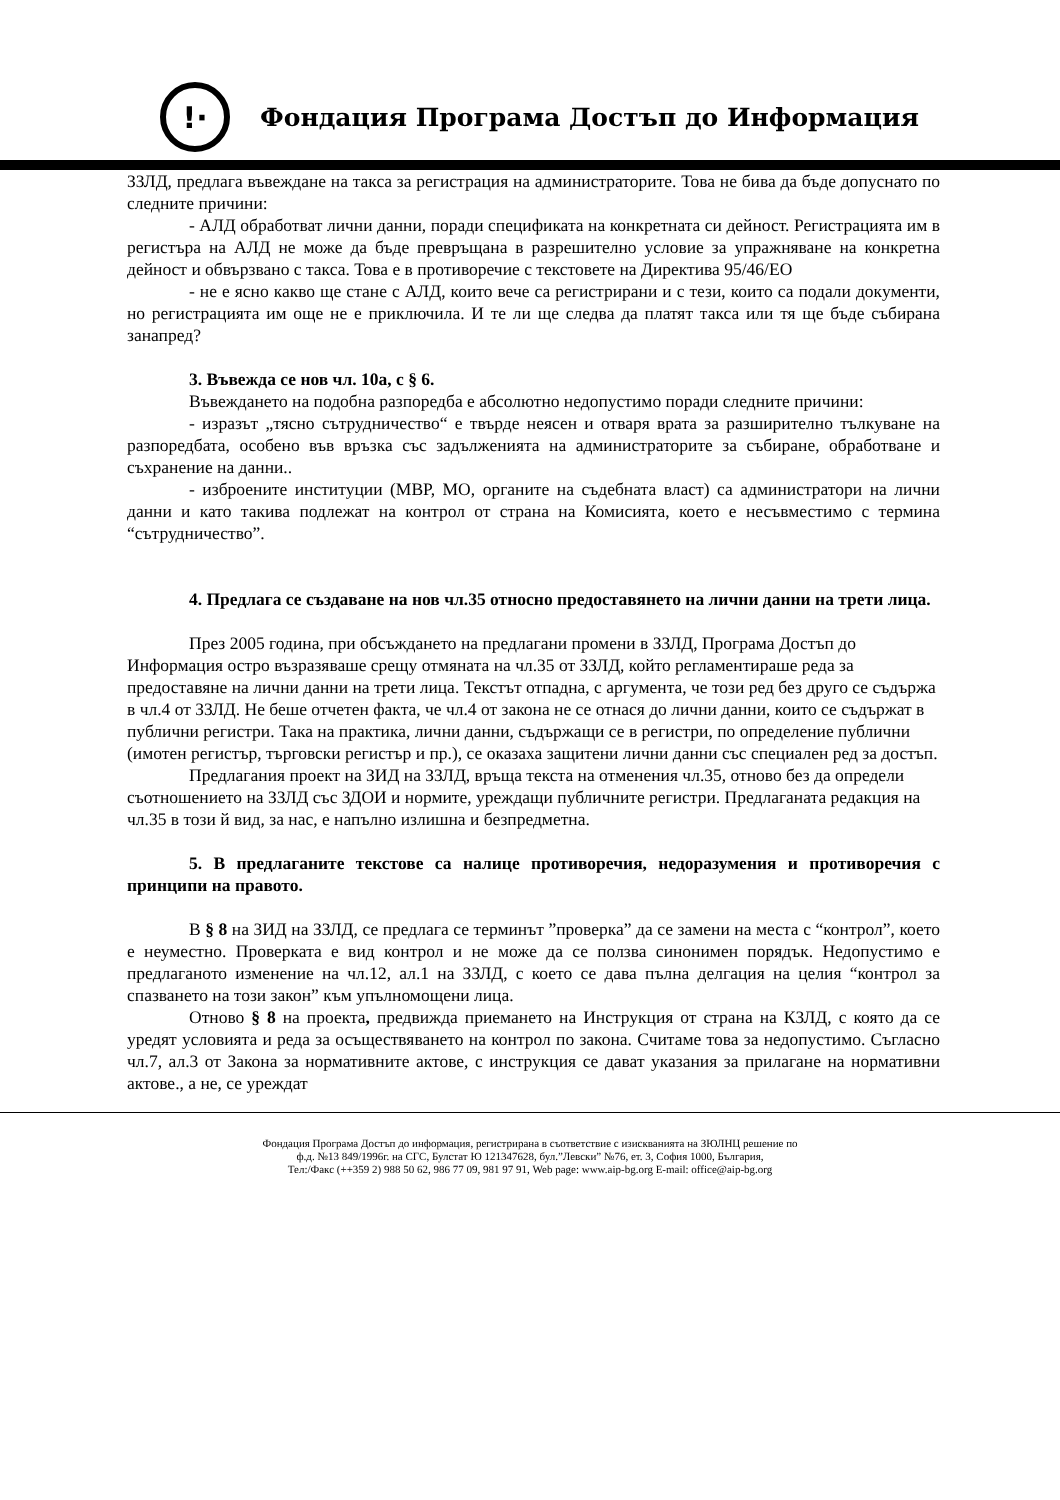!·
Фондация Програма Достъп до Информация
ЗЗЛД, предлага въвеждане на такса за регистрация на администраторите. Това не бива да бъде допуснато по следните причини:
- АЛД обработват лични данни, поради спецификата на конкретната си дейност. Регистрацията им в регистъра на АЛД не може да бъде превръщана в разрешително условие за упражняване на конкретна дейност и обвързвано с такса. Това е в противоречие с текстовете на Директива 95/46/ЕО
- не е ясно какво ще стане с АЛД, които вече са регистрирани и с тези, които са подали документи, но регистрацията им още не е приключила. И те ли ще следва да платят такса или тя ще бъде събирана занапред?
3. Въвежда се нов чл. 10а, с § 6.
Въвеждането на подобна разпоредба е абсолютно недопустимо поради следните причини:
- изразът „тясно сътрудничество“ е твърде неясен и отваря врата за разширително тълкуване на разпоредбата, особено във връзка със задълженията на администраторите за събиране, обработване и съхранение на данни..
- изброените институции (МВР, МО, органите на съдебната власт) са администратори на лични данни и като такива подлежат на контрол от страна на Комисията, което е несъвместимо с термина “сътрудничество”.
4. Предлага се създаване на нов чл.35 относно предоставянето на лични данни на трети лица.
През 2005 година, при обсъждането на предлагани промени в ЗЗЛД, Програма Достъп до Информация остро възразяваше срещу отмяната на чл.35 от ЗЗЛД, който регламентираше реда за предоставяне на лични данни на трети лица. Текстът отпадна, с аргумента, че този ред без друго се съдържа в чл.4 от ЗЗЛД. Не беше отчетен факта, че чл.4 от закона не се отнася до лични данни, които се съдържат в публични регистри. Така на практика, лични данни, съдържащи се в регистри, по определение публични (имотен регистър, търговски регистър и пр.), се оказаха защитени лични данни със специален ред за достъп.
Предлагания проект на ЗИД на ЗЗЛД, връща текста на отменения чл.35, отново без да определи съотношението на ЗЗЛД със ЗДОИ и нормите, уреждащи публичните регистри. Предлаганата редакция на чл.35 в този й вид, за нас, е напълно излишна и безпредметна.
5. В предлаганите текстове са налице противоречия, недоразумения и противоречия с принципи на правото.
В § 8 на ЗИД на ЗЗЛД, се предлага се терминът ”проверка” да се замени на места с “контрол”, което е неуместно. Проверката е вид контрол и не може да се ползва синонимен порядък. Недопустимо е предлаганото изменение на чл.12, ал.1 на ЗЗЛД, с което се дава пълна делгация на целия “контрол за спазването на този закон” към упълномощени лица.
Отново § 8 на проекта, предвижда приемането на Инструкция от страна на КЗЛД, с която да се уредят условията и реда за осъществяването на контрол по закона. Считаме това за недопустимо. Съгласно чл.7, ал.3 от Закона за нормативните актове, с инструкция се дават указания за прилагане на нормативни актове., а не, се уреждат
Фондация Програма Достъп до информация, регистрирана в съответствие с изискванията на ЗЮЛНЦ решение по
ф.д. №13 849/1996г. на СГС, Булстат Ю 121347628, бул.”Левски” №76, ет. 3, София 1000, България,
Тел:/Факс (++359 2) 988 50 62, 986 77 09, 981 97 91, Web page: www.aip-bg.org E-mail: office@aip-bg.org